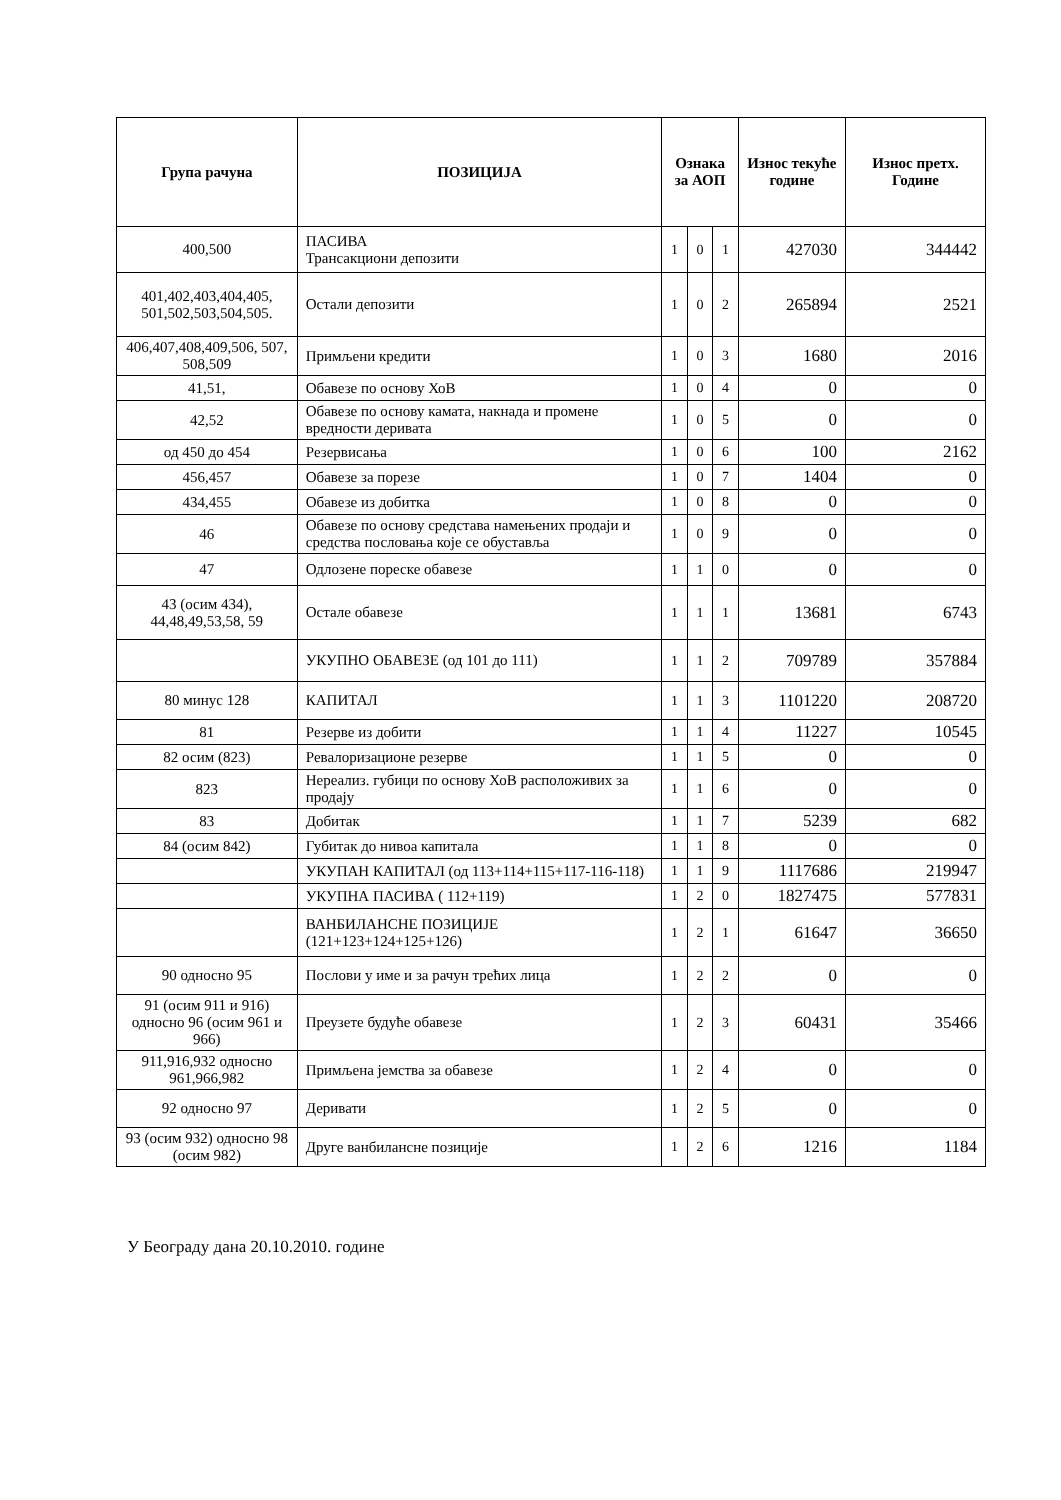| Група рачуна | ПОЗИЦИЈА | Ознака за АОП | | | Износ текуће године | Износ претх. Године |
| --- | --- | --- | --- | --- | --- | --- |
| 400,500 | ПАСИВА Трансакциони депозити | 1 | 0 | 1 | 427030 | 344442 |
| 401,402,403,404,405, 501,502,503,504,505. | Остали депозити | 1 | 0 | 2 | 265894 | 2521 |
| 406,407,408,409,506, 507, 508,509 | Примљени кредити | 1 | 0 | 3 | 1680 | 2016 |
| 41,51, | Обавезе по основу ХоВ | 1 | 0 | 4 | 0 | 0 |
| 42,52 | Обавезе по основу камата, накнада и промене вредности деривата | 1 | 0 | 5 | 0 | 0 |
| од 450 до 454 | Резервисања | 1 | 0 | 6 | 100 | 2162 |
| 456,457 | Обавезе за порезе | 1 | 0 | 7 | 1404 | 0 |
| 434,455 | Обавезе из добитка | 1 | 0 | 8 | 0 | 0 |
| 46 | Обавезе по основу средстава намењених продаји и средства пословања које се обуставља | 1 | 0 | 9 | 0 | 0 |
| 47 | Одлозене пореске обавезе | 1 | 1 | 0 | 0 | 0 |
| 43 (осим 434), 44,48,49,53,58, 59 | Остале обавезе | 1 | 1 | 1 | 13681 | 6743 |
| | УКУПНО ОБАВЕЗЕ (од 101 до 111) | 1 | 1 | 2 | 709789 | 357884 |
| 80 минус 128 | КАПИТАЛ | 1 | 1 | 3 | 1101220 | 208720 |
| 81 | Резерве из добити | 1 | 1 | 4 | 11227 | 10545 |
| 82 осим (823) | Ревалоризационе резерве | 1 | 1 | 5 | 0 | 0 |
| 823 | Нереализ. губици по основу ХоВ расположивих за продају | 1 | 1 | 6 | 0 | 0 |
| 83 | Добитак | 1 | 1 | 7 | 5239 | 682 |
| 84 (осим 842) | Губитак до нивоа капитала | 1 | 1 | 8 | 0 | 0 |
| | УКУПАН КАПИТАЛ (од 113+114+115+117-116-118) | 1 | 1 | 9 | 1117686 | 219947 |
| | УКУПНА ПАСИВА ( 112+119) | 1 | 2 | 0 | 1827475 | 577831 |
| | ВАНБИЛАНСНЕ ПОЗИЦИЈЕ (121+123+124+125+126) | 1 | 2 | 1 | 61647 | 36650 |
| 90 односно 95 | Послови у име и за рачун трећих лица | 1 | 2 | 2 | 0 | 0 |
| 91 (осим 911 и 916) односно 96 (осим 961 и 966) | Преузете будуће обавезе | 1 | 2 | 3 | 60431 | 35466 |
| 911,916,932 односно 961,966,982 | Примљена јемства за обавезе | 1 | 2 | 4 | 0 | 0 |
| 92 односно 97 | Деривати | 1 | 2 | 5 | 0 | 0 |
| 93 (осим 932) односно 98 (осим 982) | Друге ванбилансне позиције | 1 | 2 | 6 | 1216 | 1184 |
У Београду дана 20.10.2010. године